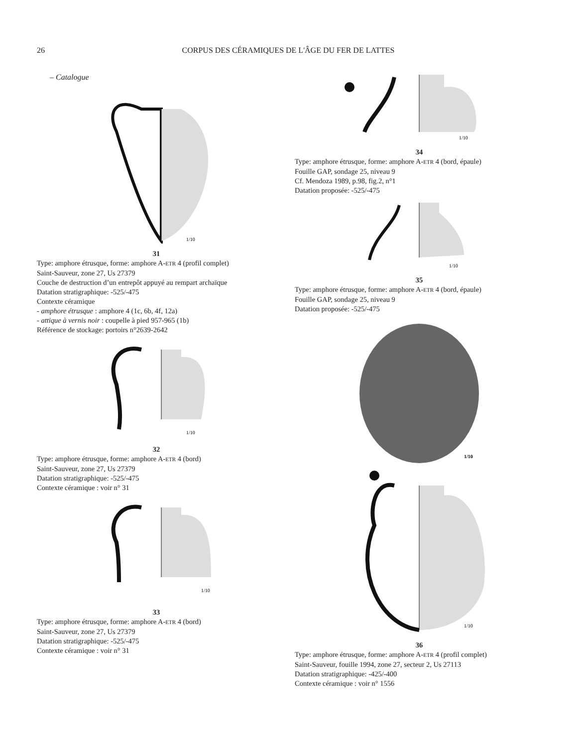26 CORPUS DES CÉRAMIQUES DE L'ÂGE DU FER DE LATTES
– Catalogue
1/10
31
Type: amphore étrusque, forme: amphore A-ETR 4 (profil complet)
Saint-Sauveur, zone 27, Us 27379
Couche de destruction d’un entrepôt appuyé au rempart archaïque
Datation stratigraphique: -525/-475
Contexte céramique
- amphore étrusque : amphore 4 (1c, 6b, 4f, 12a)
- attique à vernis noir : coupelle à pied 957-965 (1b)
Référence de stockage: portoirs n°2639-2642
1/10
32
Type: amphore étrusque, forme: amphore A-ETR 4 (bord)
Saint-Sauveur, zone 27, Us 27379
Datation stratigraphique: -525/-475
Contexte céramique : voir n° 31
1/10
33
Type: amphore étrusque, forme: amphore A-ETR 4 (bord)
Saint-Sauveur, zone 27, Us 27379
Datation stratigraphique: -525/-475
Contexte céramique : voir n° 31
1/10
34
Type: amphore étrusque, forme: amphore A-ETR 4 (bord, épaule)
Fouille GAP, sondage 25, niveau 9
Cf. Mendoza 1989, p.98, fig.2, n°1
Datation proposée: -525/-475
1/10
35
Type: amphore étrusque, forme: amphore A-ETR 4 (bord, épaule)
Fouille GAP, sondage 25, niveau 9
Datation proposée: -525/-475
1/10
1/10
36
Type: amphore étrusque, forme: amphore A-ETR 4 (profil complet)
Saint-Sauveur, fouille 1994, zone 27, secteur 2, Us 27113
Datation stratigraphique: -425/-400
Contexte céramique : voir n° 1556